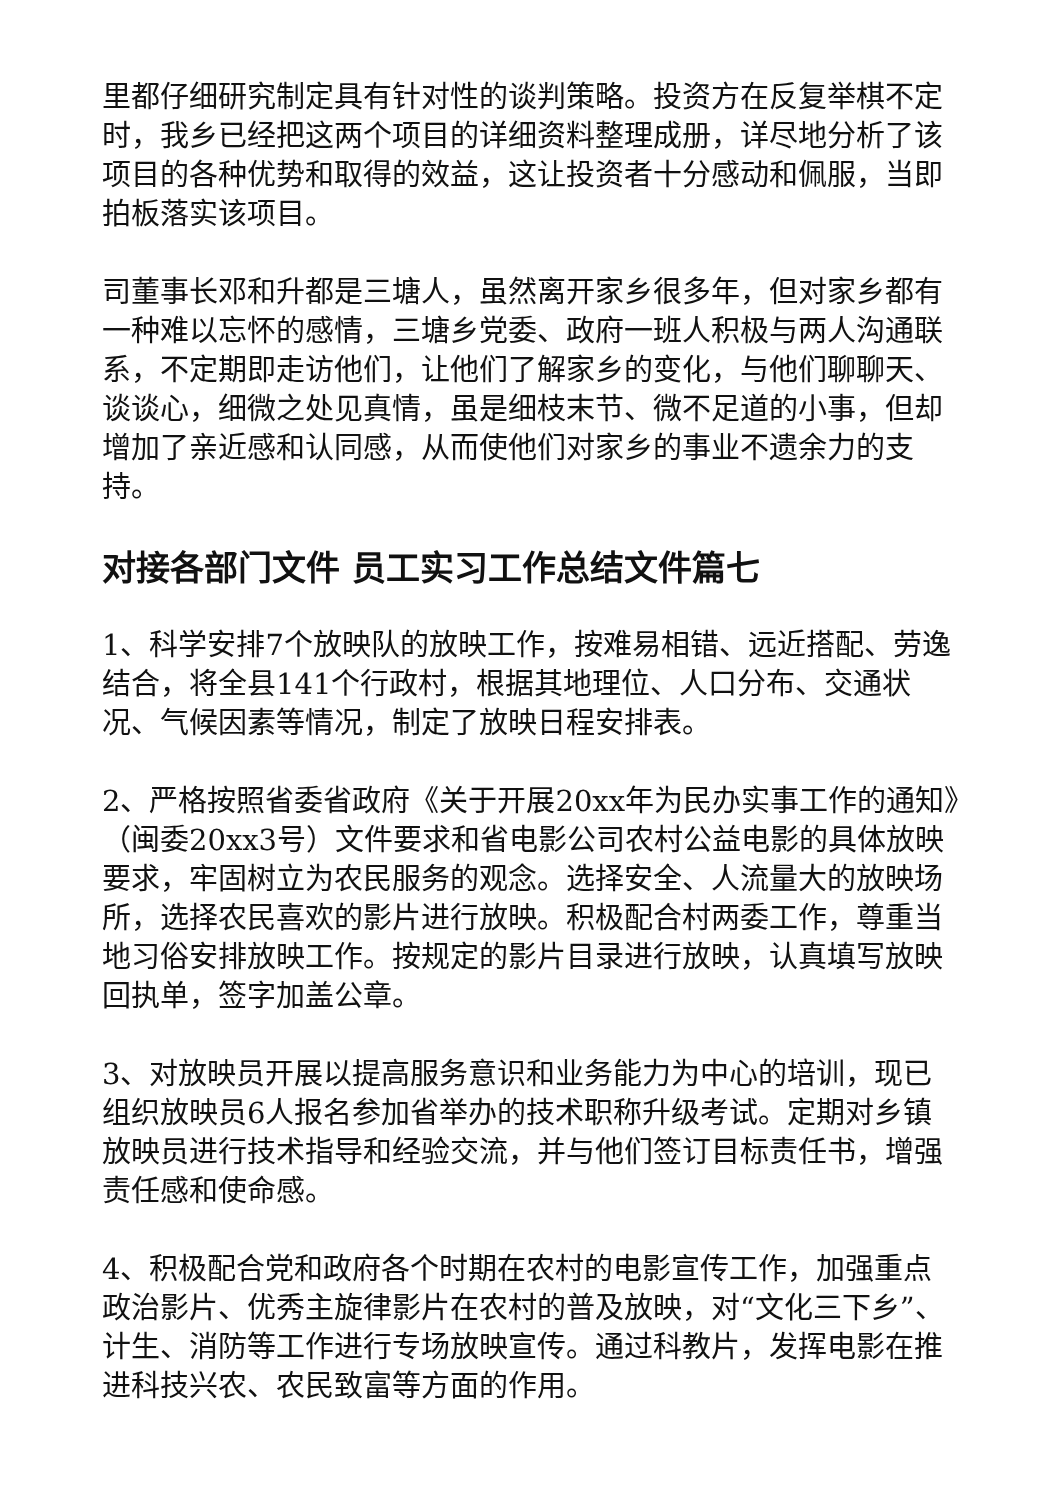里都仔细研究制定具有针对性的谈判策略。投资方在反复举棋不定时，我乡已经把这两个项目的详细资料整理成册，详尽地分析了该项目的各种优势和取得的效益，这让投资者十分感动和佩服，当即拍板落实该项目。
司董事长邓和升都是三塘人，虽然离开家乡很多年，但对家乡都有一种难以忘怀的感情，三塘乡党委、政府一班人积极与两人沟通联系，不定期即走访他们，让他们了解家乡的变化，与他们聊聊天、谈谈心，细微之处见真情，虽是细枝末节、微不足道的小事，但却增加了亲近感和认同感，从而使他们对家乡的事业不遗余力的支持。
对接各部门文件 员工实习工作总结文件篇七
1、科学安排7个放映队的放映工作，按难易相错、远近搭配、劳逸结合，将全县141个行政村，根据其地理位、人口分布、交通状况、气候因素等情况，制定了放映日程安排表。
2、严格按照省委省政府《关于开展20xx年为民办实事工作的通知》（闽委20xx3号）文件要求和省电影公司农村公益电影的具体放映要求，牢固树立为农民服务的观念。选择安全、人流量大的放映场所，选择农民喜欢的影片进行放映。积极配合村两委工作，尊重当地习俗安排放映工作。按规定的影片目录进行放映，认真填写放映回执单，签字加盖公章。
3、对放映员开展以提高服务意识和业务能力为中心的培训，现已组织放映员6人报名参加省举办的技术职称升级考试。定期对乡镇放映员进行技术指导和经验交流，并与他们签订目标责任书，增强责任感和使命感。
4、积极配合党和政府各个时期在农村的电影宣传工作，加强重点政治影片、优秀主旋律影片在农村的普及放映，对“文化三下乡”、计生、消防等工作进行专场放映宣传。通过科教片，发挥电影在推进科技兴农、农民致富等方面的作用。